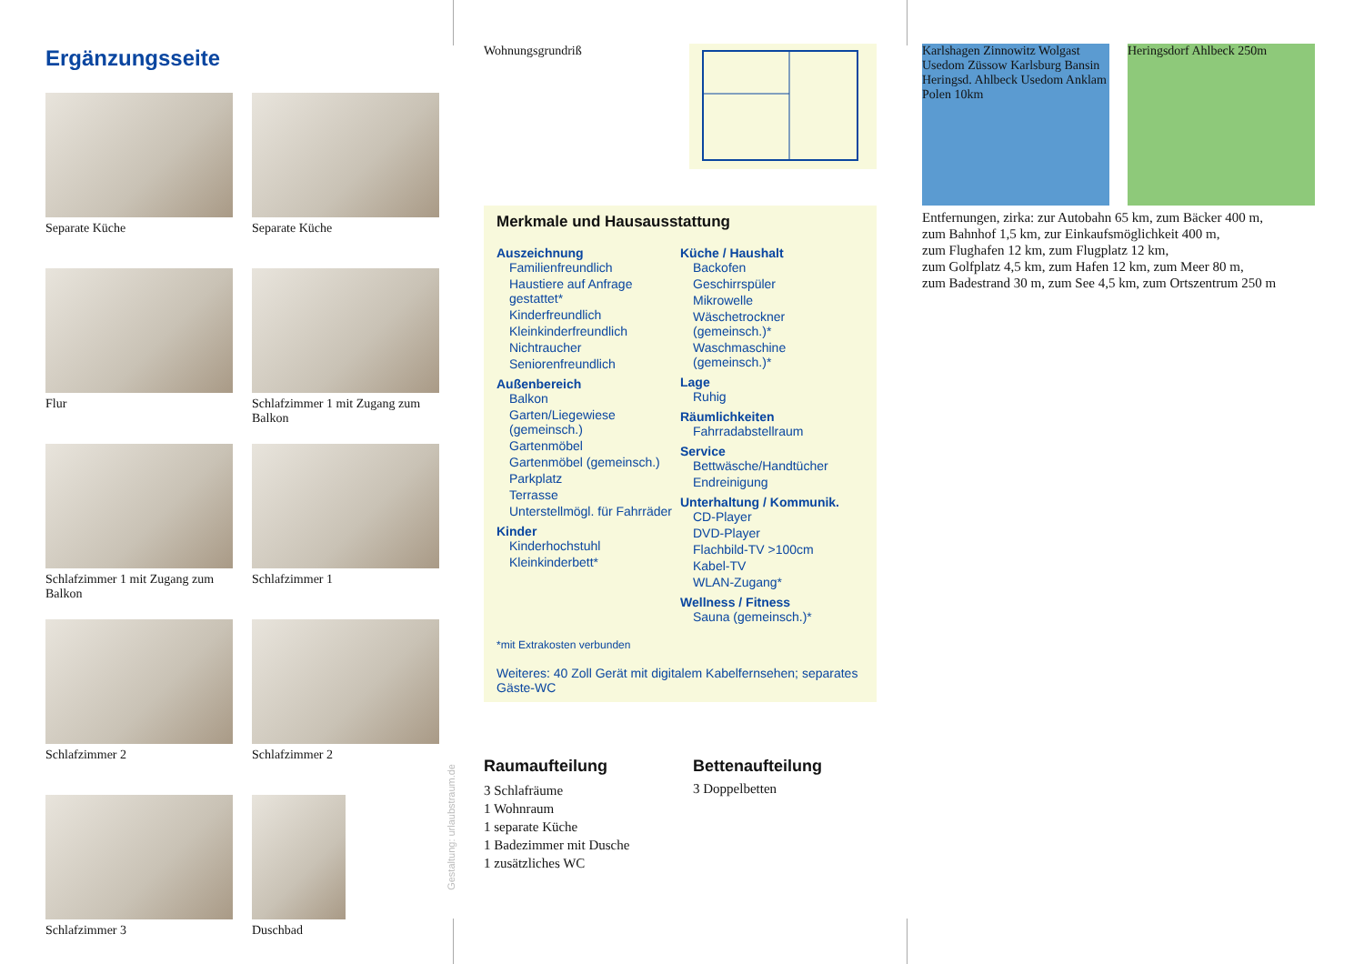Ergänzungsseite
Separate Küche
Separate Küche
Flur
Schlafzimmer 1 mit Zugang zum Balkon
Schlafzimmer 1 mit Zugang zum Balkon
Schlafzimmer 1
Schlafzimmer 2
Schlafzimmer 2
Schlafzimmer 3
Duschbad
Gestaltung: urlaubstraum.de
Wohnungsgrundriß
Merkmale und Hausausstattung
Auszeichnung
Familienfreundlich
Haustiere auf Anfrage gestattet*
Kinderfreundlich
Kleinkinderfreundlich
Nichtraucher
Seniorenfreundlich
Außenbereich
Balkon
Garten/Liegewiese (gemeinsch.)
Gartenmöbel
Gartenmöbel (gemeinsch.)
Parkplatz
Terrasse
Unterstellmögl. für Fahrräder
Kinder
Kinderhochstuhl
Kleinkinderbett*
Küche / Haushalt
Backofen
Geschirrspüler
Mikrowelle
Wäschetrockner (gemeinsch.)*
Waschmaschine (gemeinsch.)*
Lage
Ruhig
Räumlichkeiten
Fahrradabstellraum
Service
Bettwäsche/Handtücher
Endreinigung
Unterhaltung / Kommunik.
CD-Player
DVD-Player
Flachbild-TV >100cm
Kabel-TV
WLAN-Zugang*
Wellness / Fitness
Sauna (gemeinsch.)*
*mit Extrakosten verbunden
Weiteres: 40 Zoll Gerät mit digitalem Kabelfernsehen; separates Gäste-WC
Raumaufteilung
3 Schlafräume
1 Wohnraum
1 separate Küche
1 Badezimmer mit Dusche
1 zusätzliches WC
Bettenaufteilung
3 Doppelbetten
Karlshagen Zinnowitz Wolgast Usedom Züssow Karlsburg Bansin Heringsd. Ahlbeck Usedom Anklam Polen 10km
Heringsdorf Ahlbeck 250m
Entfernungen, zirka: zur Autobahn 65 km, zum Bäcker 400 m,
zum Bahnhof 1,5 km, zur Einkaufsmöglichkeit 400 m,
zum Flughafen 12 km, zum Flugplatz 12 km,
zum Golfplatz 4,5 km, zum Hafen 12 km, zum Meer 80 m,
zum Badestrand 30 m, zum See 4,5 km, zum Ortszentrum 250 m